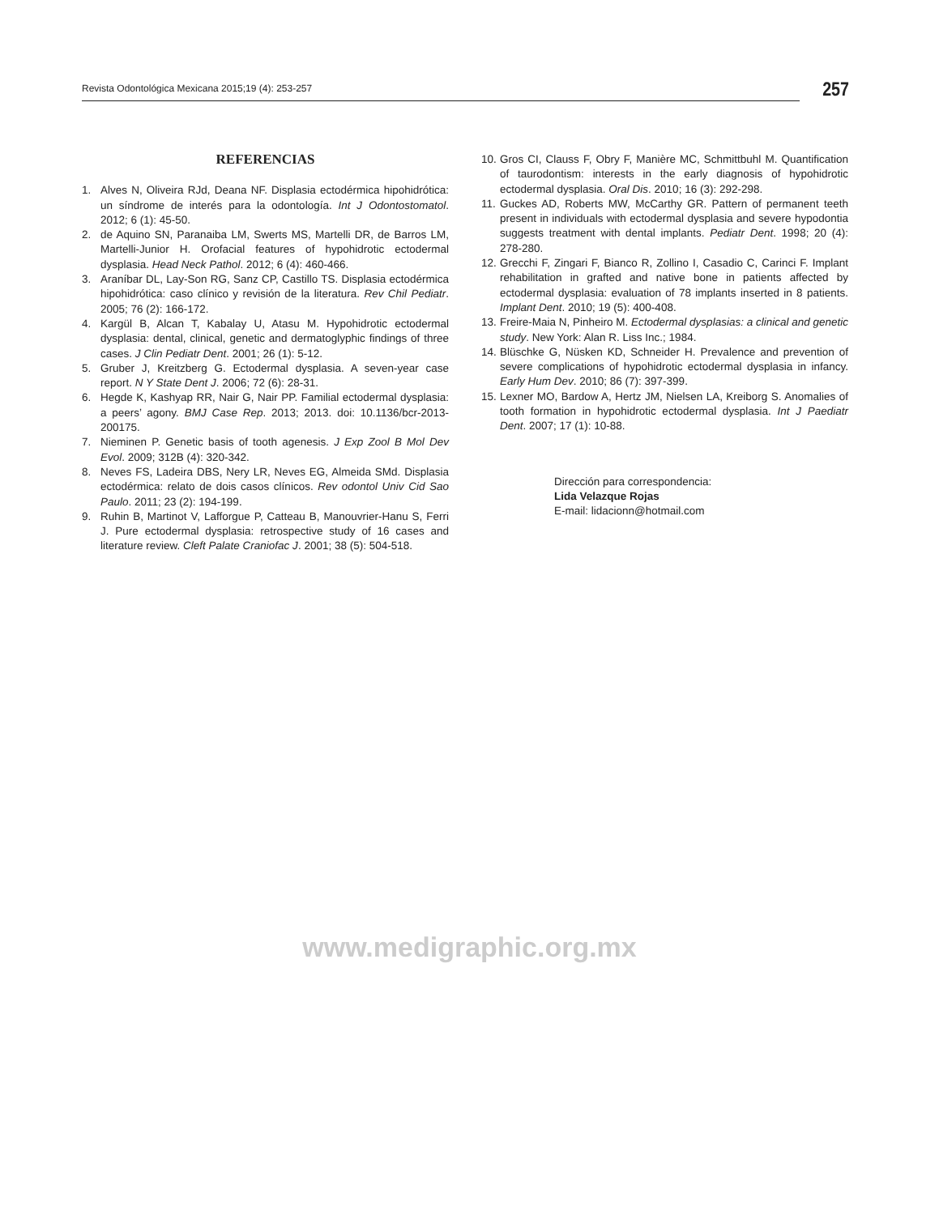Revista Odontológica Mexicana 2015;19 (4): 253-257
257
REFERENCIAS
1. Alves N, Oliveira RJd, Deana NF. Displasia ectodérmica hipohidrótica: un síndrome de interés para la odontología. Int J Odontostomatol. 2012; 6 (1): 45-50.
2. de Aquino SN, Paranaiba LM, Swerts MS, Martelli DR, de Barros LM, Martelli-Junior H. Orofacial features of hypohidrotic ectodermal dysplasia. Head Neck Pathol. 2012; 6 (4): 460-466.
3. Araníbar DL, Lay-Son RG, Sanz CP, Castillo TS. Displasia ectodérmica hipohidrótica: caso clínico y revisión de la literatura. Rev Chil Pediatr. 2005; 76 (2): 166-172.
4. Kargül B, Alcan T, Kabalay U, Atasu M. Hypohidrotic ectodermal dysplasia: dental, clinical, genetic and dermatoglyphic findings of three cases. J Clin Pediatr Dent. 2001; 26 (1): 5-12.
5. Gruber J, Kreitzberg G. Ectodermal dysplasia. A seven-year case report. N Y State Dent J. 2006; 72 (6): 28-31.
6. Hegde K, Kashyap RR, Nair G, Nair PP. Familial ectodermal dysplasia: a peers’ agony. BMJ Case Rep. 2013; 2013. doi: 10.1136/bcr-2013-200175.
7. Nieminen P. Genetic basis of tooth agenesis. J Exp Zool B Mol Dev Evol. 2009; 312B (4): 320-342.
8. Neves FS, Ladeira DBS, Nery LR, Neves EG, Almeida SMd. Displasia ectodérmica: relato de dois casos clínicos. Rev odontol Univ Cid Sao Paulo. 2011; 23 (2): 194-199.
9. Ruhin B, Martinot V, Lafforgue P, Catteau B, Manouvrier-Hanu S, Ferri J. Pure ectodermal dysplasia: retrospective study of 16 cases and literature review. Cleft Palate Craniofac J. 2001; 38 (5): 504-518.
10. Gros CI, Clauss F, Obry F, Manière MC, Schmittbuhl M. Quantification of taurodontism: interests in the early diagnosis of hypohidrotic ectodermal dysplasia. Oral Dis. 2010; 16 (3): 292-298.
11. Guckes AD, Roberts MW, McCarthy GR. Pattern of permanent teeth present in individuals with ectodermal dysplasia and severe hypodontia suggests treatment with dental implants. Pediatr Dent. 1998; 20 (4): 278-280.
12. Grecchi F, Zingari F, Bianco R, Zollino I, Casadio C, Carinci F. Implant rehabilitation in grafted and native bone in patients affected by ectodermal dysplasia: evaluation of 78 implants inserted in 8 patients. Implant Dent. 2010; 19 (5): 400-408.
13. Freire-Maia N, Pinheiro M. Ectodermal dysplasias: a clinical and genetic study. New York: Alan R. Liss Inc.; 1984.
14. Blüschke G, Nüsken KD, Schneider H. Prevalence and prevention of severe complications of hypohidrotic ectodermal dysplasia in infancy. Early Hum Dev. 2010; 86 (7): 397-399.
15. Lexner MO, Bardow A, Hertz JM, Nielsen LA, Kreiborg S. Anomalies of tooth formation in hypohidrotic ectodermal dysplasia. Int J Paediatr Dent. 2007; 17 (1): 10-88.
Dirección para correspondencia:
Lida Velazque Rojas
E-mail: lidacionn@hotmail.com
www.medigraphic.org.mx